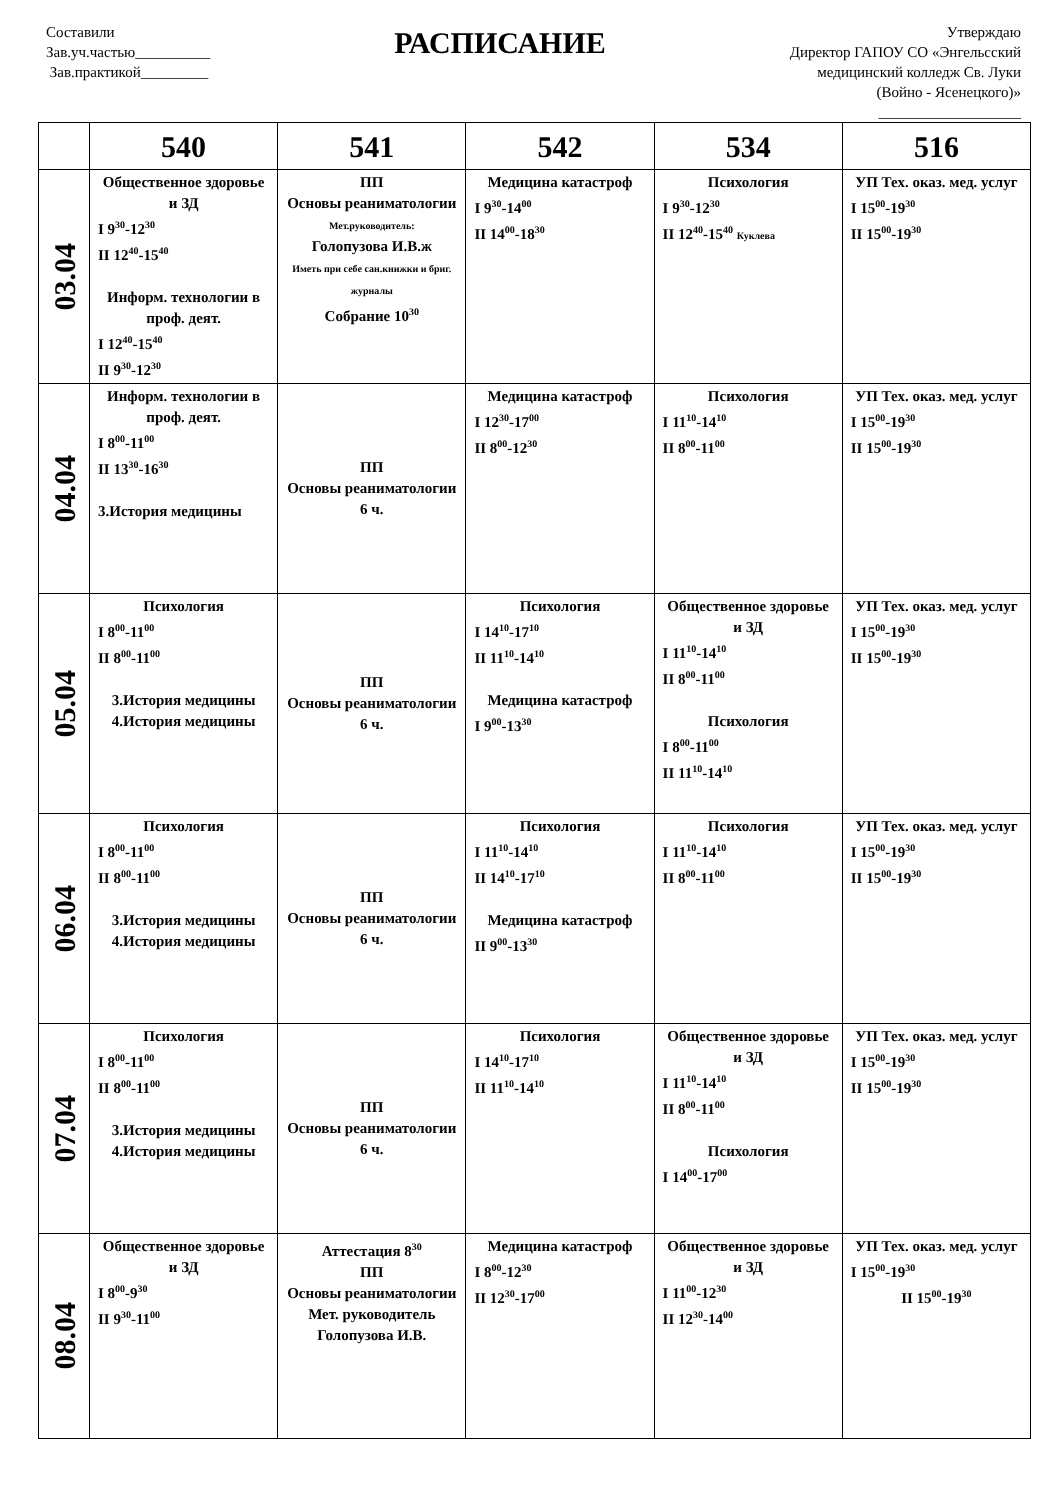Составили
Зав.уч.частью__________
Зав.практикой_________
РАСПИСАНИЕ
Утверждаю
Директор ГАПОУ СО «Энгельсский
медицинский колледж Св. Луки
(Войно - Ясенецкого)»
___________________
| | 540 | 541 | 542 | 534 | 516 |
| --- | --- | --- | --- | --- | --- |
| 03.04 | Общественное здоровье и ЗД I 9<sup>30</sup>-12<sup>30</sup> II 12<sup>40</sup>-15<sup>40</sup> Информ. технологии в проф. деят. I 12<sup>40</sup>-15<sup>40</sup> II 9<sup>30</sup>-12<sup>30</sup> | ПП Основы реаниматологии Мет.руководитель: Голопузова И.В.ж Иметь при себе сан.книжки и бриг. журналы Собрание 10<sup>30</sup> | Медицина катастроф I 9<sup>30</sup>-14<sup>00</sup> II 14<sup>00</sup>-18<sup>30</sup> | Психология I 9<sup>30</sup>-12<sup>30</sup> II 12<sup>40</sup>-15<sup>40</sup> Куклева | УП Тех. оказ. мед. услуг I 15<sup>00</sup>-19<sup>30</sup> II 15<sup>00</sup>-19<sup>30</sup> |
| 04.04 | Информ. технологии в проф. деят. I 8<sup>00</sup>-11<sup>00</sup> II 13<sup>30</sup>-16<sup>30</sup> 3.История медицины | ПП Основы реаниматологии 6 ч. | Медицина катастроф I 12<sup>30</sup>-17<sup>00</sup> II 8<sup>00</sup>-12<sup>30</sup> | Психология I 11<sup>10</sup>-14<sup>10</sup> II 8<sup>00</sup>-11<sup>00</sup> | УП Тех. оказ. мед. услуг I 15<sup>00</sup>-19<sup>30</sup> II 15<sup>00</sup>-19<sup>30</sup> |
| 05.04 | Психология I 8<sup>00</sup>-11<sup>00</sup> II 8<sup>00</sup>-11<sup>00</sup> 3.История медицины 4.История медицины | ПП Основы реаниматологии 6 ч. | Психология I 14<sup>10</sup>-17<sup>10</sup> II 11<sup>10</sup>-14<sup>10</sup> Медицина катастроф I 9<sup>00</sup>-13<sup>30</sup> | Общественное здоровье и ЗД I 11<sup>10</sup>-14<sup>10</sup> II 8<sup>00</sup>-11<sup>00</sup> Психология I 8<sup>00</sup>-11<sup>00</sup> II 11<sup>10</sup>-14<sup>10</sup> | УП Тех. оказ. мед. услуг I 15<sup>00</sup>-19<sup>30</sup> II 15<sup>00</sup>-19<sup>30</sup> |
| 06.04 | Психология I 8<sup>00</sup>-11<sup>00</sup> II 8<sup>00</sup>-11<sup>00</sup> 3.История медицины 4.История медицины | ПП Основы реаниматологии 6 ч. | Психология I 11<sup>10</sup>-14<sup>10</sup> II 14<sup>10</sup>-17<sup>10</sup> Медицина катастроф II 9<sup>00</sup>-13<sup>30</sup> | Психология I 11<sup>10</sup>-14<sup>10</sup> II 8<sup>00</sup>-11<sup>00</sup> | УП Тех. оказ. мед. услуг I 15<sup>00</sup>-19<sup>30</sup> II 15<sup>00</sup>-19<sup>30</sup> |
| 07.04 | Психология I 8<sup>00</sup>-11<sup>00</sup> II 8<sup>00</sup>-11<sup>00</sup> 3.История медицины 4.История медицины | ПП Основы реаниматологии 6 ч. | Психология I 14<sup>10</sup>-17<sup>10</sup> II 11<sup>10</sup>-14<sup>10</sup> | Общественное здоровье и ЗД I 11<sup>10</sup>-14<sup>10</sup> II 8<sup>00</sup>-11<sup>00</sup> Психология I 14<sup>00</sup>-17<sup>00</sup> | УП Тех. оказ. мед. услуг I 15<sup>00</sup>-19<sup>30</sup> II 15<sup>00</sup>-19<sup>30</sup> |
| 08.04 | Общественное здоровье и ЗД I 8<sup>00</sup>-9<sup>30</sup> II 9<sup>30</sup>-11<sup>00</sup> | Аттестация 8<sup>30</sup> ПП Основы реаниматологии Мет. руководитель Голопузова И.В. | Медицина катастроф I 8<sup>00</sup>-12<sup>30</sup> II 12<sup>30</sup>-17<sup>00</sup> | Общественное здоровье и ЗД I 11<sup>00</sup>-12<sup>30</sup> II 12<sup>30</sup>-14<sup>00</sup> | УП Тех. оказ. мед. услуг I 15<sup>00</sup>-19<sup>30</sup> II 15<sup>00</sup>-19<sup>30</sup> |